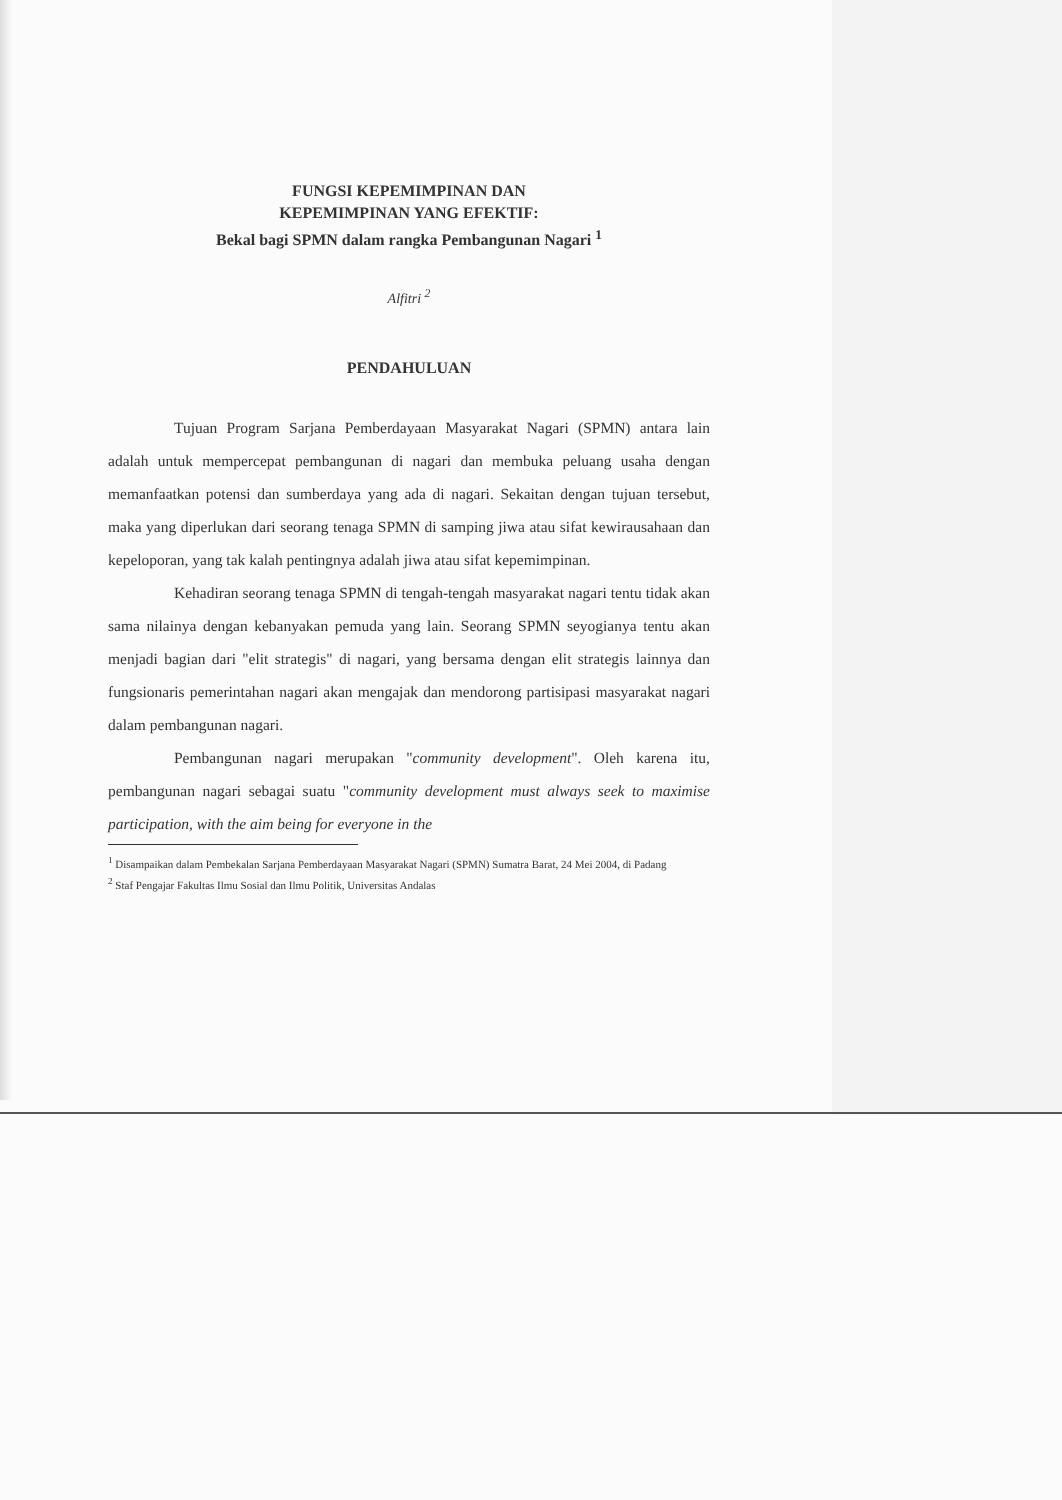FUNGSI KEPEMIMPINAN DAN
KEPEMIMPINAN YANG EFEKTIF:
Bekal bagi SPMN dalam rangka Pembangunan Nagari <sup>1</sup>
Alfitri <sup>2</sup>
PENDAHULUAN
Tujuan Program Sarjana Pemberdayaan Masyarakat Nagari (SPMN) antara lain adalah untuk mempercepat pembangunan di nagari dan membuka peluang usaha dengan memanfaatkan potensi dan sumberdaya yang ada di nagari. Sekaitan dengan tujuan tersebut, maka yang diperlukan dari seorang tenaga SPMN di samping jiwa atau sifat kewirausahaan dan kepeloporan, yang tak kalah pentingnya adalah jiwa atau sifat kepemimpinan.
Kehadiran seorang tenaga SPMN di tengah-tengah masyarakat nagari tentu tidak akan sama nilainya dengan kebanyakan pemuda yang lain. Seorang SPMN seyogianya tentu akan menjadi bagian dari "elit strategis" di nagari, yang bersama dengan elit strategis lainnya dan fungsionaris pemerintahan nagari akan mengajak dan mendorong partisipasi masyarakat nagari dalam pembangunan nagari.
Pembangunan nagari merupakan "community development". Oleh karena itu, pembangunan nagari sebagai suatu "community development must always seek to maximise participation, with the aim being for everyone in the
<sup>1</sup> Disampaikan dalam Pembekalan Sarjana Pemberdayaan Masyarakat Nagari (SPMN) Sumatra Barat, 24 Mei 2004, di Padang
<sup>2</sup> Staf Pengajar Fakultas Ilmu Sosial dan Ilmu Politik, Universitas Andalas